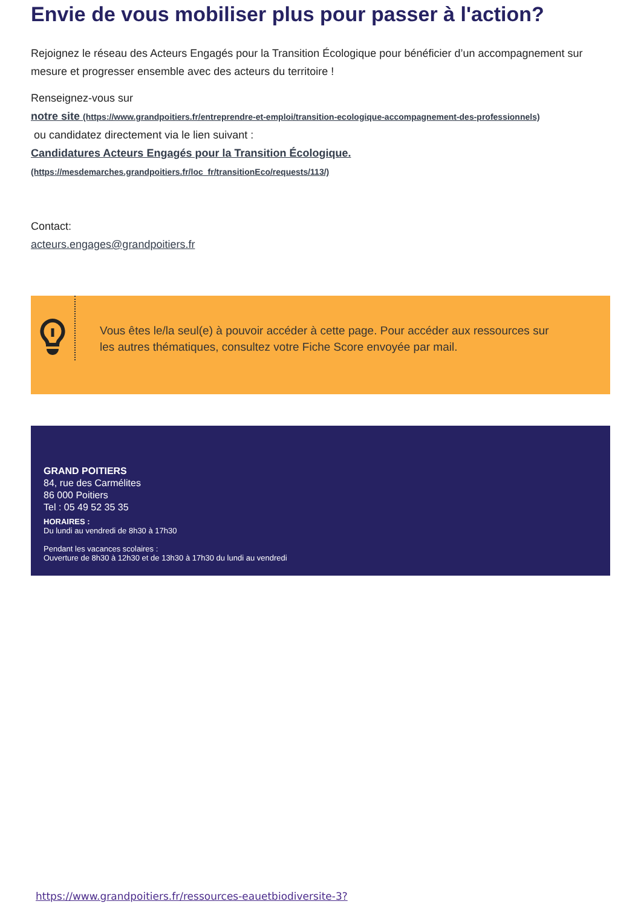Envie de vous mobiliser plus pour passer à l'action?
Rejoignez le réseau des Acteurs Engagés pour la Transition Écologique pour bénéficier d’un accompagnement sur mesure et progresser ensemble avec des acteurs du territoire !
Renseignez-vous sur
notre site (https://www.grandpoitiers.fr/entreprendre-et-emploi/transition-ecologique-accompagnement-des-professionnels)
ou candidatez directement via le lien suivant :
Candidatures Acteurs Engagés pour la Transition Écologique.
(https://mesdemarches.grandpoitiers.fr/loc_fr/transitionEco/requests/113/)
Contact:
acteurs.engages@grandpoitiers.fr
Vous êtes le/la seul(e) à pouvoir accéder à cette page. Pour accéder aux ressources sur les autres thématiques, consultez votre Fiche Score envoyée par mail.
GRAND POITIERS
84, rue des Carmélites
86 000 Poitiers
Tel : 05 49 52 35 35
HORAIRES :
Du lundi au vendredi de 8h30 à 17h30
Pendant les vacances scolaires :
Ouverture de 8h30 à 12h30 et de 13h30 à 17h30 du lundi au vendredi
https://www.grandpoitiers.fr/ressources-eauetbiodiversite-3?